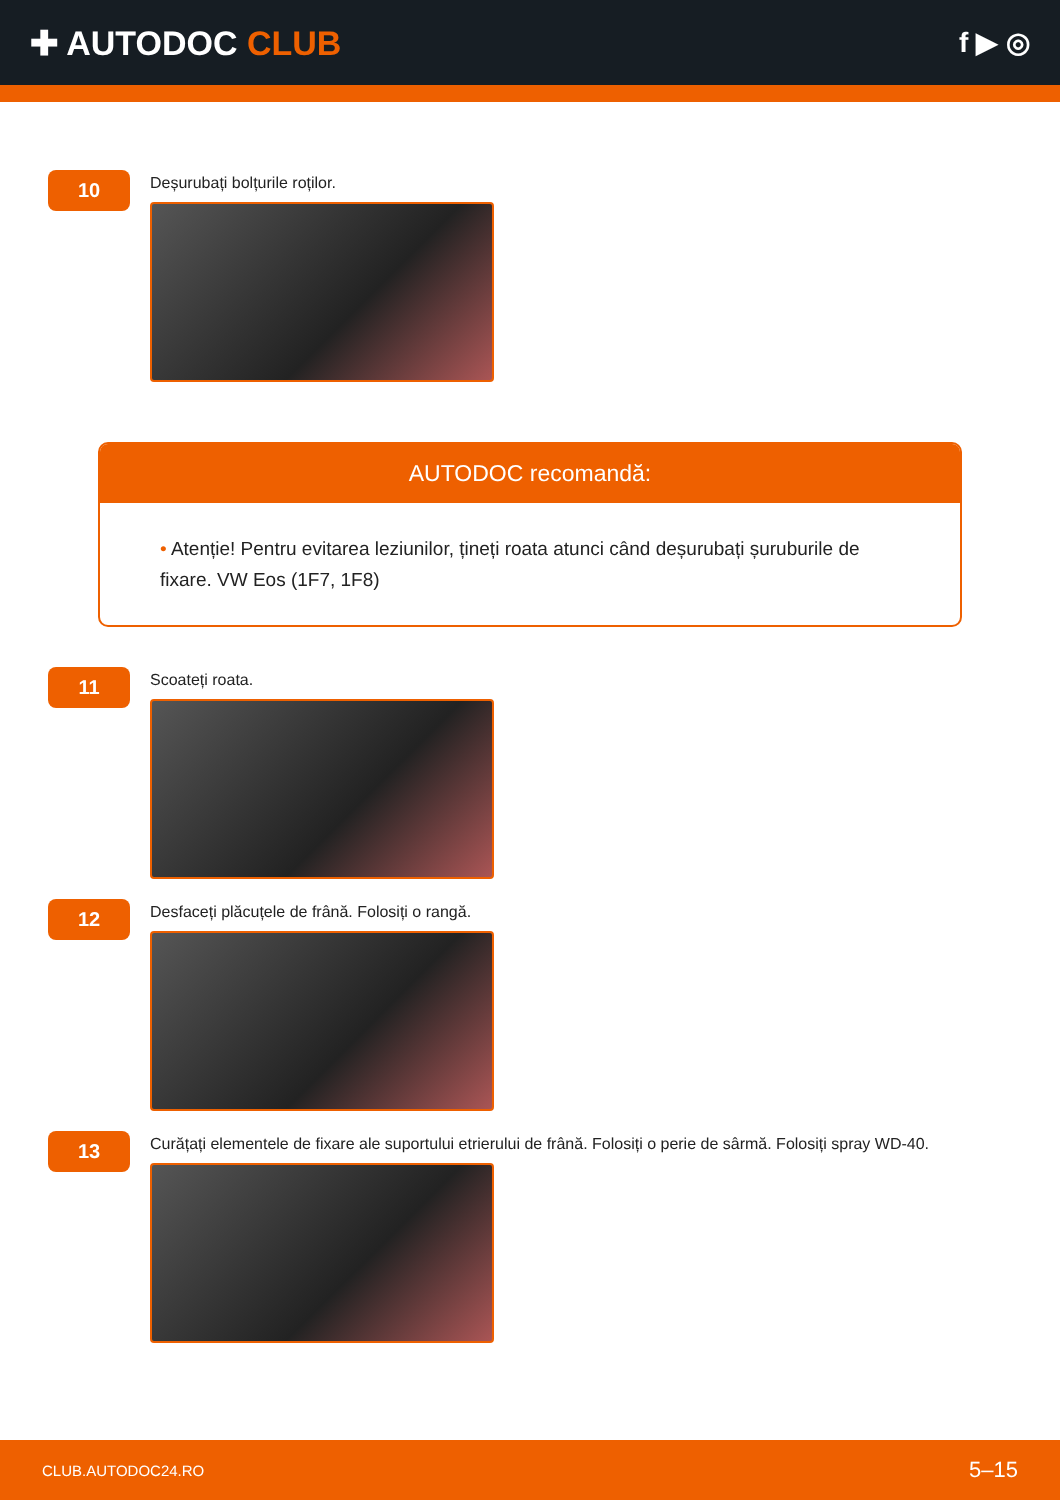✚ AUTODOC CLUB
f ▶ ◎
10
Deșurubați bolțurile roților.
AUTODOC recomandă:
• Atenție! Pentru evitarea leziunilor, țineți roata atunci când deșurubați șuruburile de fixare. VW Eos (1F7, 1F8)
11
Scoateți roata.
12
Desfaceți plăcuțele de frână. Folosiți o rangă.
13
Curățați elementele de fixare ale suportului etrierului de frână. Folosiți o perie de sârmă. Folosiți spray WD-40.
CLUB.AUTODOC24.RO 5–15